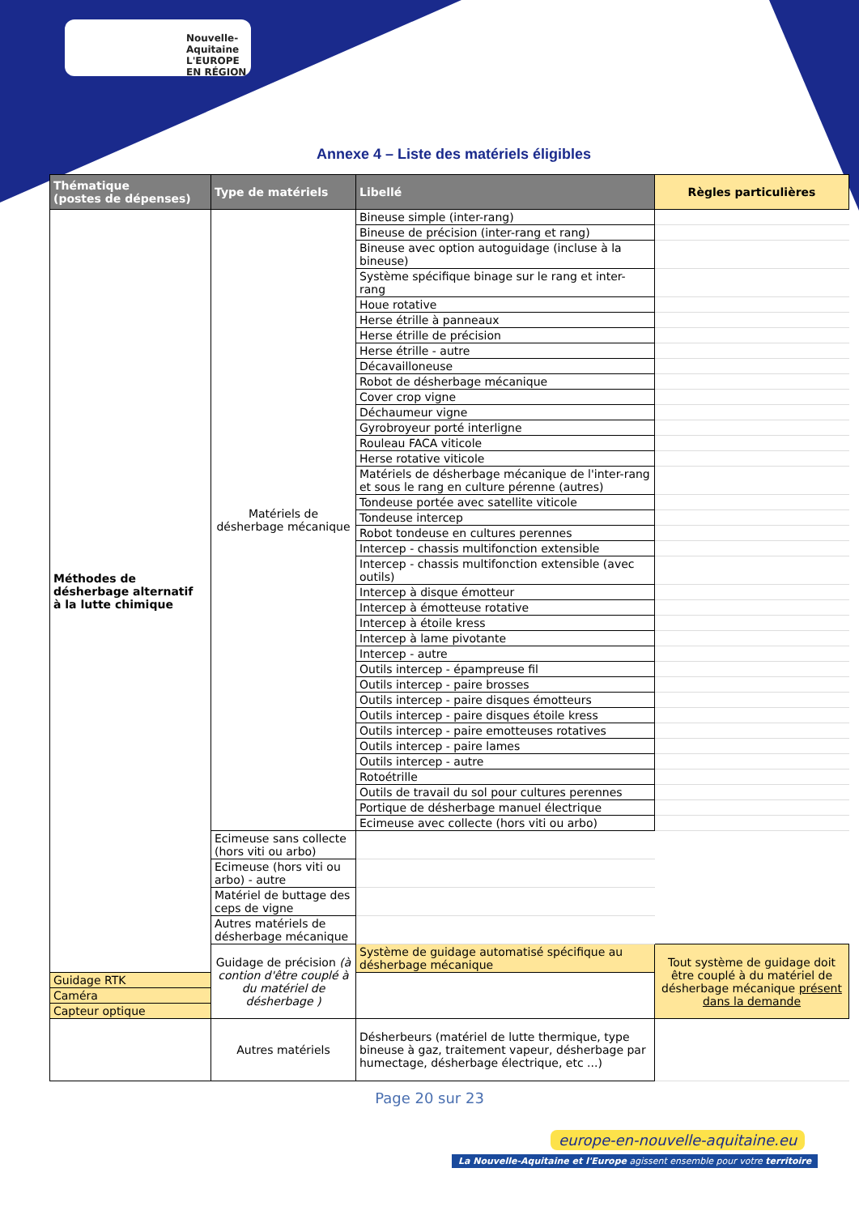Nouvelle-Aquitaine
L'EUROPE EN RÉGION
Annexe 4 – Liste des matériels éligibles
| Thématique (postes de dépenses) | Type de matériels | Libellé | Règles particulières |
| --- | --- | --- | --- |
| Méthodes de désherbage alternatif à la lutte chimique | Matériels de désherbage mécanique | Bineuse simple (inter-rang) | |
| | | Bineuse de précision (inter-rang et rang) | |
| | | Bineuse avec option autoguidage (incluse à la bineuse) | |
| | | Système spécifique binage sur le rang et inter-rang | |
| | | Houe rotative | |
| | | Herse étrille à panneaux | |
| | | Herse étrille de précision | |
| | | Herse étrille - autre | |
| | | Décavailloneuse | |
| | | Robot de désherbage mécanique | |
| | | Cover crop vigne | |
| | | Déchaumeur vigne | |
| | | Gyrobroyeur porté interligne | |
| | | Rouleau FACA viticole | |
| | | Herse rotative viticole | |
| | | Matériels de désherbage mécanique de l'inter-rang et sous le rang en culture pérenne (autres) | |
| | | Tondeuse portée avec satellite viticole | |
| | | Tondeuse intercep | |
| | | Robot tondeuse en cultures perennes | |
| | | Intercep - chassis multifonction extensible | |
| | | Intercep - chassis multifonction extensible (avec outils) | |
| | | Intercep à disque émotteur | |
| | | Intercep à émotteuse rotative | |
| | | Intercep à étoile kress | |
| | | Intercep à lame pivotante | |
| | | Intercep - autre | |
| | | Outils intercep - épampreuse fil | |
| | | Outils intercep - paire brosses | |
| | | Outils intercep - paire disques émotteurs | |
| | | Outils intercep - paire disques étoile kress | |
| | | Outils intercep - paire emotteuses rotatives | |
| | | Outils intercep - paire lames | |
| | | Outils intercep - autre | |
| | | Rotoétrille | |
| | | Outils de travail du sol pour cultures perennes | |
| | | Portique de désherbage manuel électrique | |
| | | Ecimeuse avec collecte (hors viti ou arbo) | |
| | Ecimeuse sans collecte (hors viti ou arbo) | | |
| | Ecimeuse (hors viti ou arbo) - autre | | |
| | Matériel de buttage des ceps de vigne | | |
| | Autres matériels de désherbage mécanique | | |
| | Guidage de précision (à contion d'être couplé à du matériel de désherbage ) | Système de guidage automatisé spécifique au désherbage mécanique | Tout système de guidage doit être couplé à du matériel de désherbage mécanique présent dans la demande |
| Guidage RTK | | | |
| Caméra | | | |
| Capteur optique | | | |
| | Autres matériels | Désherbeurs (matériel de lutte thermique, type bineuse à gaz, traitement vapeur, désherbage par humectage, désherbage électrique, etc ...) | |
Page 20 sur 23
europe-en-nouvelle-aquitaine.eu
La Nouvelle-Aquitaine et l'Europe agissent ensemble pour votre territoire